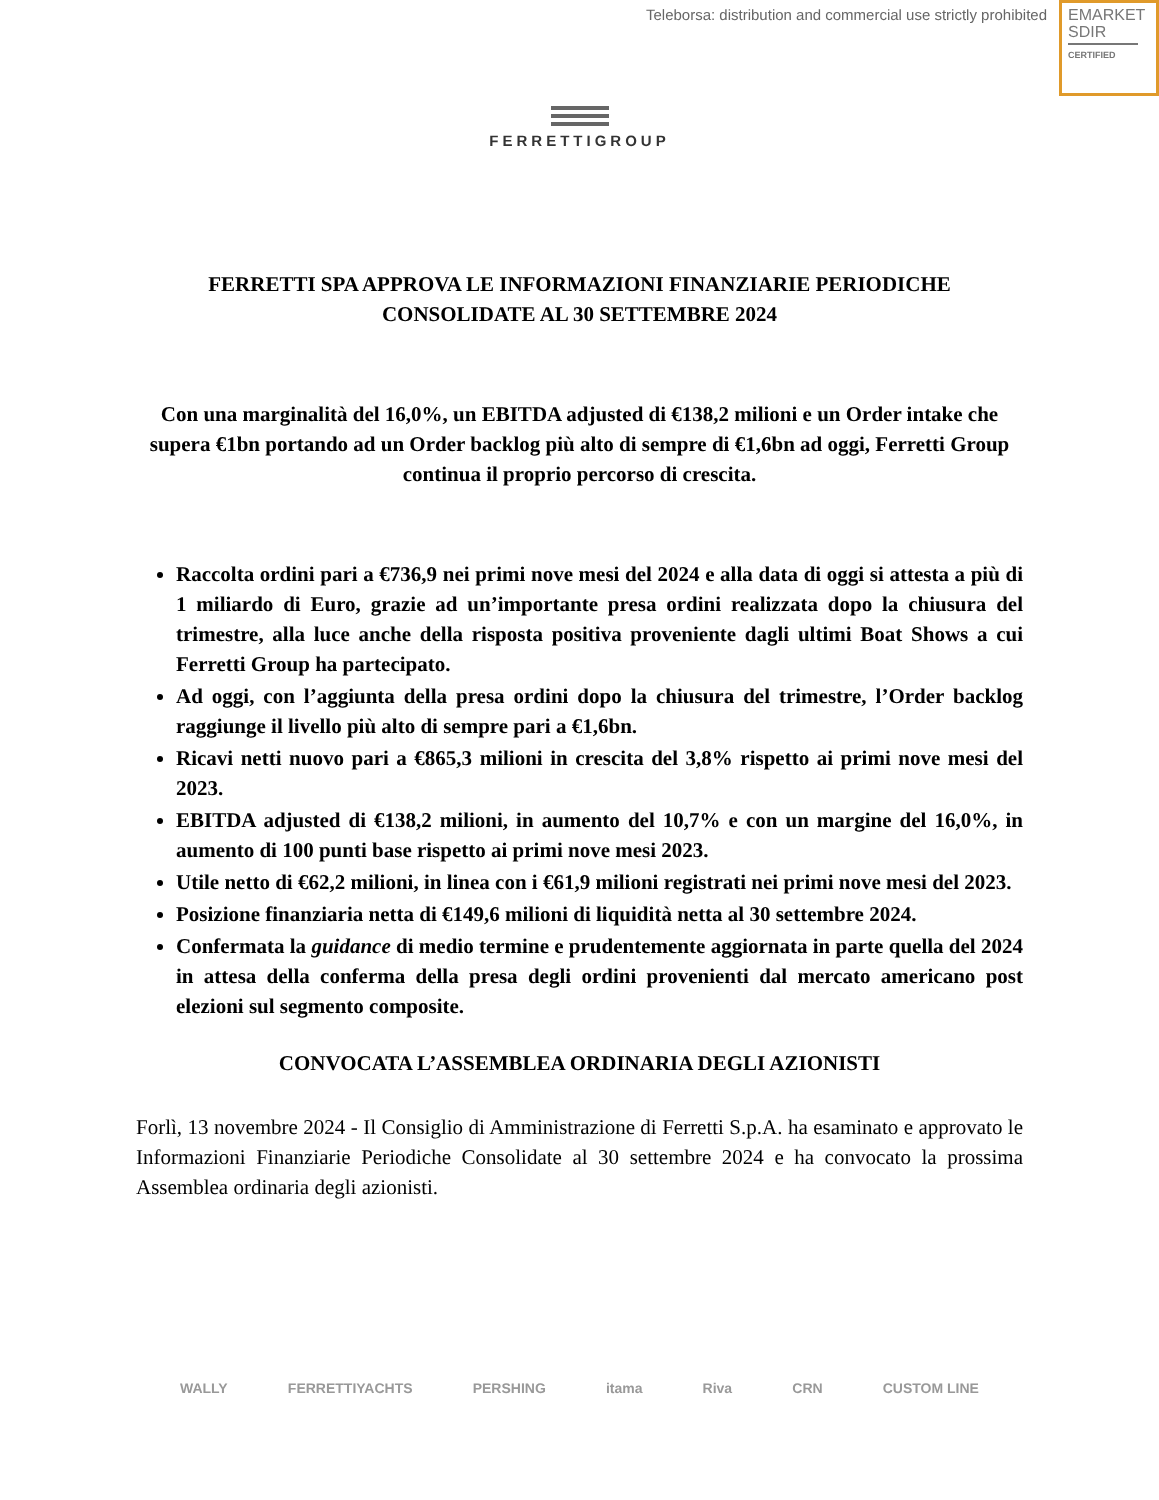Teleborsa: distribution and commercial use strictly prohibited
EMARKET
SDIR
CERTIFIED
FERRETTIGROUP
FERRETTI SPA APPROVA LE INFORMAZIONI FINANZIARIE PERIODICHE CONSOLIDATE AL 30 SETTEMBRE 2024
Con una marginalità del 16,0%, un EBITDA adjusted di €138,2 milioni e un Order intake che supera €1bn portando ad un Order backlog più alto di sempre di €1,6bn ad oggi, Ferretti Group continua il proprio percorso di crescita.
Raccolta ordini pari a €736,9 nei primi nove mesi del 2024 e alla data di oggi si attesta a più di 1 miliardo di Euro, grazie ad un’importante presa ordini realizzata dopo la chiusura del trimestre, alla luce anche della risposta positiva proveniente dagli ultimi Boat Shows a cui Ferretti Group ha partecipato.
Ad oggi, con l’aggiunta della presa ordini dopo la chiusura del trimestre, l’Order backlog raggiunge il livello più alto di sempre pari a €1,6bn.
Ricavi netti nuovo pari a €865,3 milioni in crescita del 3,8% rispetto ai primi nove mesi del 2023.
EBITDA adjusted di €138,2 milioni, in aumento del 10,7% e con un margine del 16,0%, in aumento di 100 punti base rispetto ai primi nove mesi 2023.
Utile netto di €62,2 milioni, in linea con i €61,9 milioni registrati nei primi nove mesi del 2023.
Posizione finanziaria netta di €149,6 milioni di liquidità netta al 30 settembre 2024.
Confermata la guidance di medio termine e prudentemente aggiornata in parte quella del 2024 in attesa della conferma della presa degli ordini provenienti dal mercato americano post elezioni sul segmento composite.
CONVOCATA L’ASSEMBLEA ORDINARIA DEGLI AZIONISTI
Forlì, 13 novembre 2024 - Il Consiglio di Amministrazione di Ferretti S.p.A. ha esaminato e approvato le Informazioni Finanziarie Periodiche Consolidate al 30 settembre 2024 e ha convocato la prossima Assemblea ordinaria degli azionisti.
WALLY FERRETTIYACHTS PERSHING itama Riva CRN CUSTOM LINE